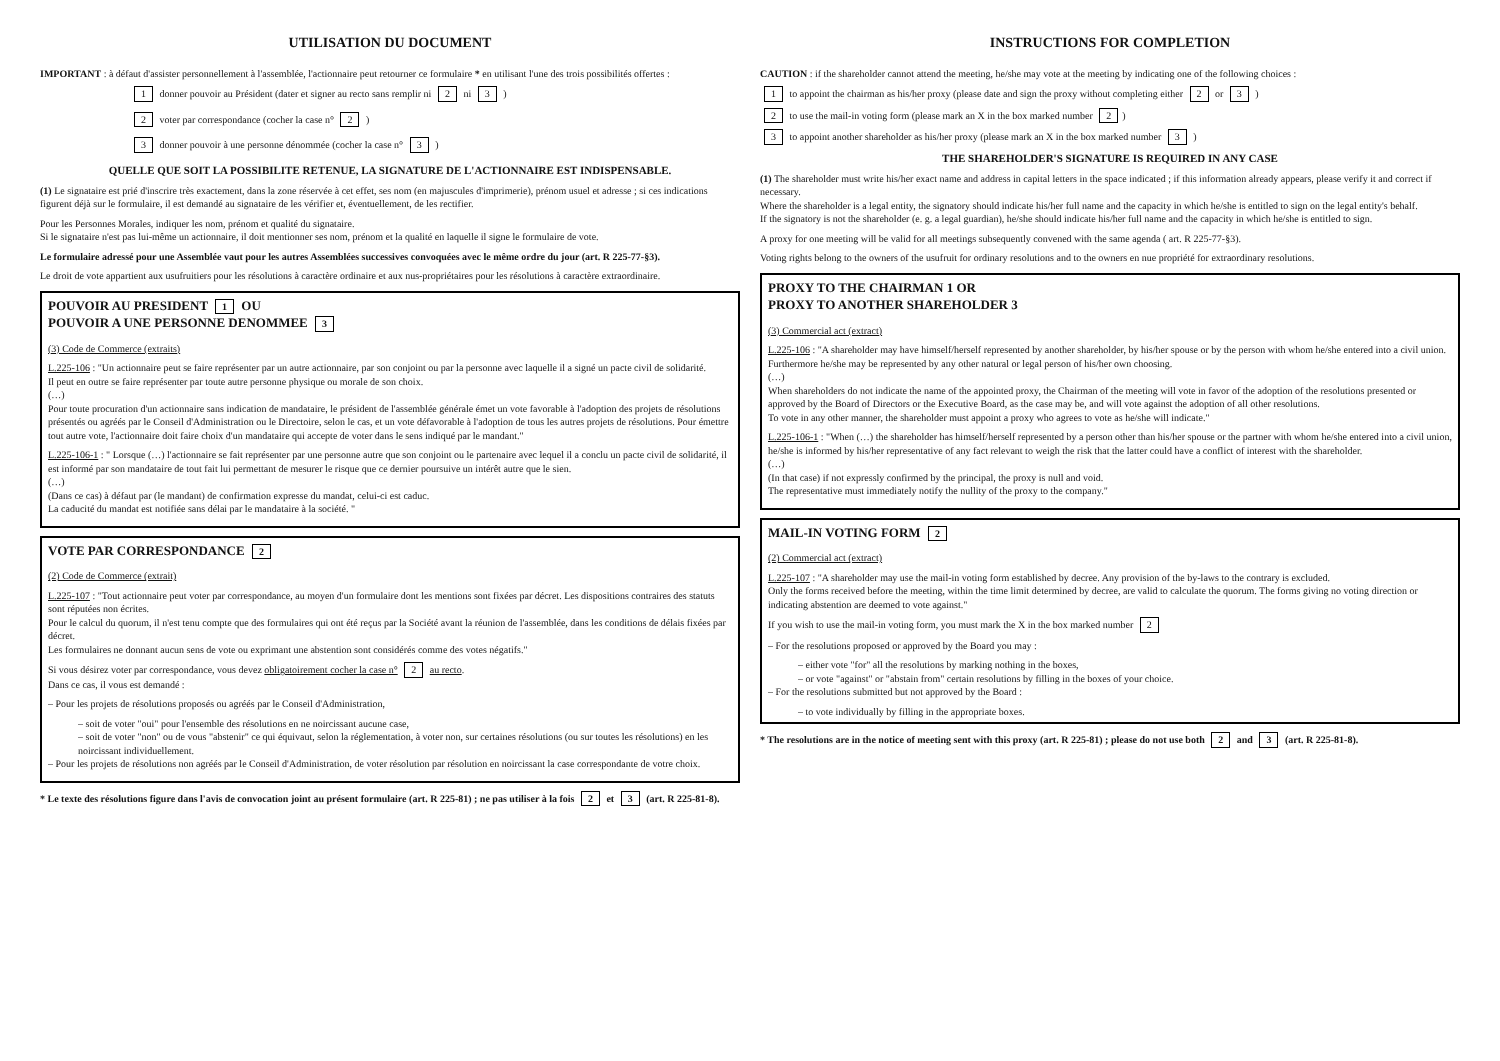UTILISATION DU DOCUMENT
IMPORTANT : à défaut d'assister personnellement à l'assemblée, l'actionnaire peut retourner ce formulaire * en utilisant l'une des trois possibilités offertes :
1 donner pouvoir au Président (dater et signer au recto sans remplir ni 2 ni 3 )
2 voter par correspondance (cocher la case n° 2 )
3 donner pouvoir à une personne dénommée (cocher la case n° 3 )
QUELLE QUE SOIT LA POSSIBILITE RETENUE, LA SIGNATURE DE L'ACTIONNAIRE EST INDISPENSABLE.
(1) Le signataire est prié d'inscrire très exactement, dans la zone réservée à cet effet, ses nom (en majuscules d'imprimerie), prénom usuel et adresse ; si ces indications figurent déjà sur le formulaire, il est demandé au signataire de les vérifier et, éventuellement, de les rectifier.
Pour les Personnes Morales, indiquer les nom, prénom et qualité du signataire.
Si le signataire n'est pas lui-même un actionnaire, il doit mentionner ses nom, prénom et la qualité en laquelle il signe le formulaire de vote.
Le formulaire adressé pour une Assemblée vaut pour les autres Assemblées successives convoquées avec le même ordre du jour (art. R 225-77-§3).
Le droit de vote appartient aux usufruitiers pour les résolutions à caractère ordinaire et aux nus-propriétaires pour les résolutions à caractère extraordinaire.
POUVOIR AU PRESIDENT 1 OU
POUVOIR A UNE PERSONNE DENOMMEE 3
(3) Code de Commerce (extraits)
L.225-106 : "Un actionnaire peut se faire représenter par un autre actionnaire, par son conjoint ou par la personne avec laquelle il a signé un pacte civil de solidarité.
Il peut en outre se faire représenter par toute autre personne physique ou morale de son choix.
(…)
Pour toute procuration d'un actionnaire sans indication de mandataire, le président de l'assemblée générale émet un vote favorable à l'adoption des projets de résolutions présentés ou agréés par le Conseil d'Administration ou le Directoire, selon le cas, et un vote défavorable à l'adoption de tous les autres projets de résolutions. Pour émettre tout autre vote, l'actionnaire doit faire choix d'un mandataire qui accepte de voter dans le sens indiqué par le mandant."
L.225-106-1 : " Lorsque (…) l'actionnaire se fait représenter par une personne autre que son conjoint ou le partenaire avec lequel il a conclu un pacte civil de solidarité, il est informé par son mandataire de tout fait lui permettant de mesurer le risque que ce dernier poursuive un intérêt autre que le sien.
(…)
(Dans ce cas) à défaut par (le mandant) de confirmation expresse du mandat, celui-ci est caduc.
La caducité du mandat est notifiée sans délai par le mandataire à la société. "
VOTE PAR CORRESPONDANCE 2
(2) Code de Commerce (extrait)
L.225-107 : "Tout actionnaire peut voter par correspondance, au moyen d'un formulaire dont les mentions sont fixées par décret. Les dispositions contraires des statuts sont réputées non écrites.
Pour le calcul du quorum, il n'est tenu compte que des formulaires qui ont été reçus par la Société avant la réunion de l'assemblée, dans les conditions de délais fixées par décret.
Les formulaires ne donnant aucun sens de vote ou exprimant une abstention sont considérés comme des votes négatifs."
Si vous désirez voter par correspondance, vous devez obligatoirement cocher la case n° 2 au recto.
Dans ce cas, il vous est demandé :
– Pour les projets de résolutions proposés ou agréés par le Conseil d'Administration,
– soit de voter "oui" pour l'ensemble des résolutions en ne noircissant aucune case,
– soit de voter "non" ou de vous "abstenir" ce qui équivaut, selon la réglementation, à voter non, sur certaines résolutions (ou sur toutes les résolutions) en les noircissant individuellement.
– Pour les projets de résolutions non agréés par le Conseil d'Administration, de voter résolution par résolution en noircissant la case correspondante de votre choix.
* Le texte des résolutions figure dans l'avis de convocation joint au présent formulaire (art. R 225-81) ; ne pas utiliser à la fois 2 et 3 (art. R 225-81-8).
INSTRUCTIONS FOR COMPLETION
CAUTION : if the shareholder cannot attend the meeting, he/she may vote at the meeting by indicating one of the following choices :
1 to appoint the chairman as his/her proxy (please date and sign the proxy without completing either 2 or 3 )
2 to use the mail-in voting form (please mark an X in the box marked number 2)
3 to appoint another shareholder as his/her proxy (please mark an X in the box marked number 3 )
THE SHAREHOLDER'S SIGNATURE IS REQUIRED IN ANY CASE
(1) The shareholder must write his/her exact name and address in capital letters in the space indicated ; if this information already appears, please verify it and correct if necessary.
Where the shareholder is a legal entity, the signatory should indicate his/her full name and the capacity in which he/she is entitled to sign on the legal entity's behalf.
If the signatory is not the shareholder (e. g. a legal guardian), he/she should indicate his/her full name and the capacity in which he/she is entitled to sign.
A proxy for one meeting will be valid for all meetings subsequently convened with the same agenda ( art. R 225-77-§3).
Voting rights belong to the owners of the usufruit for ordinary resolutions and to the owners en nue propriété for extraordinary resolutions.
PROXY TO THE CHAIRMAN 1 OR
PROXY TO ANOTHER SHAREHOLDER 3
(3) Commercial act (extract)
L.225-106 : "A shareholder may have himself/herself represented by another shareholder, by his/her spouse or by the person with whom he/she entered into a civil union.
Furthermore he/she may be represented by any other natural or legal person of his/her own choosing.
(…)
When shareholders do not indicate the name of the appointed proxy, the Chairman of the meeting will vote in favor of the adoption of the resolutions presented or approved by the Board of Directors or the Executive Board, as the case may be, and will vote against the adoption of all other resolutions.
To vote in any other manner, the shareholder must appoint a proxy who agrees to vote as he/she will indicate."
L.225-106-1 : "When (…) the shareholder has himself/herself represented by a person other than his/her spouse or the partner with whom he/she entered into a civil union, he/she is informed by his/her representative of any fact relevant to weigh the risk that the latter could have a conflict of interest with the shareholder.
(…)
(In that case) if not expressly confirmed by the principal, the proxy is null and void.
The representative must immediately notify the nullity of the proxy to the company."
MAIL-IN VOTING FORM 2
(2) Commercial act (extract)
L.225-107 : "A shareholder may use the mail-in voting form established by decree. Any provision of the by-laws to the contrary is excluded.
Only the forms received before the meeting, within the time limit determined by decree, are valid to calculate the quorum. The forms giving no voting direction or indicating abstention are deemed to vote against."
If you wish to use the mail-in voting form, you must mark the X in the box marked number 2
– For the resolutions proposed or approved by the Board you may :
– either vote "for" all the resolutions by marking nothing in the boxes,
– or vote "against" or "abstain from" certain resolutions by filling in the boxes of your choice.
– For the resolutions submitted but not approved by the Board :
– to vote individually by filling in the appropriate boxes.
* The resolutions are in the notice of meeting sent with this proxy (art. R 225-81) ; please do not use both 2 and 3 (art. R 225-81-8).